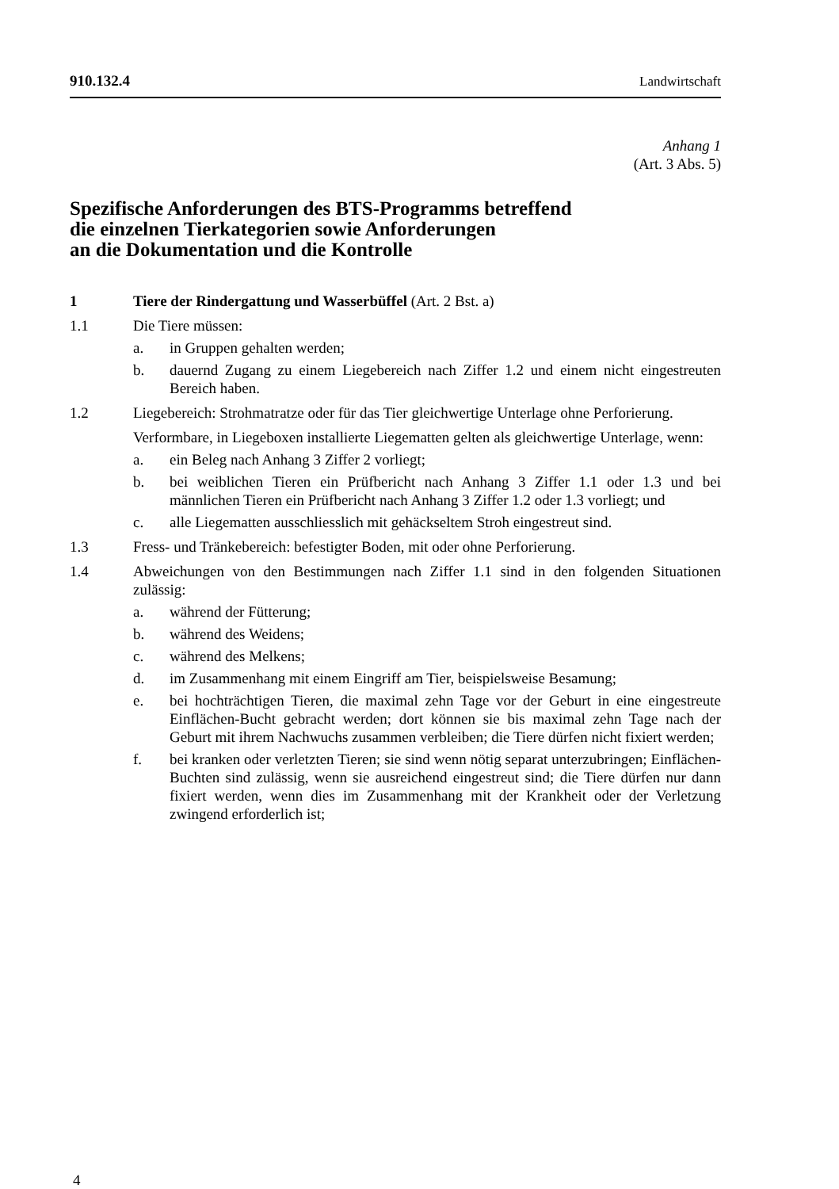910.132.4 Landwirtschaft
Anhang 1
(Art. 3 Abs. 5)
Spezifische Anforderungen des BTS-Programms betreffend
die einzelnen Tierkategorien sowie Anforderungen
an die Dokumentation und die Kontrolle
1 Tiere der Rindergattung und Wasserbüffel (Art. 2 Bst. a)
1.1 Die Tiere müssen:
a. in Gruppen gehalten werden;
b. dauernd Zugang zu einem Liegebereich nach Ziffer 1.2 und einem nicht eingestreuten Bereich haben.
1.2 Liegebereich: Strohmatratze oder für das Tier gleichwertige Unterlage ohne Perforierung.
Verformbare, in Liegeboxen installierte Liegematten gelten als gleichwertige Unterlage, wenn:
a. ein Beleg nach Anhang 3 Ziffer 2 vorliegt;
b. bei weiblichen Tieren ein Prüfbericht nach Anhang 3 Ziffer 1.1 oder 1.3 und bei männlichen Tieren ein Prüfbericht nach Anhang 3 Ziffer 1.2 oder 1.3 vorliegt; und
c. alle Liegematten ausschliesslich mit gehäckseltem Stroh eingestreut sind.
1.3 Fress- und Tränkebereich: befestigter Boden, mit oder ohne Perforierung.
1.4 Abweichungen von den Bestimmungen nach Ziffer 1.1 sind in den folgenden Situationen zulässig:
a. während der Fütterung;
b. während des Weidens;
c. während des Melkens;
d. im Zusammenhang mit einem Eingriff am Tier, beispielsweise Besamung;
e. bei hochträchtigen Tieren, die maximal zehn Tage vor der Geburt in eine eingestreute Einflächen-Bucht gebracht werden; dort können sie bis maximal zehn Tage nach der Geburt mit ihrem Nachwuchs zusammen verbleiben; die Tiere dürfen nicht fixiert werden;
f. bei kranken oder verletzten Tieren; sie sind wenn nötig separat unterzubringen; Einflächen-Buchten sind zulässig, wenn sie ausreichend eingestreut sind; die Tiere dürfen nur dann fixiert werden, wenn dies im Zusammenhang mit der Krankheit oder der Verletzung zwingend erforderlich ist;
4